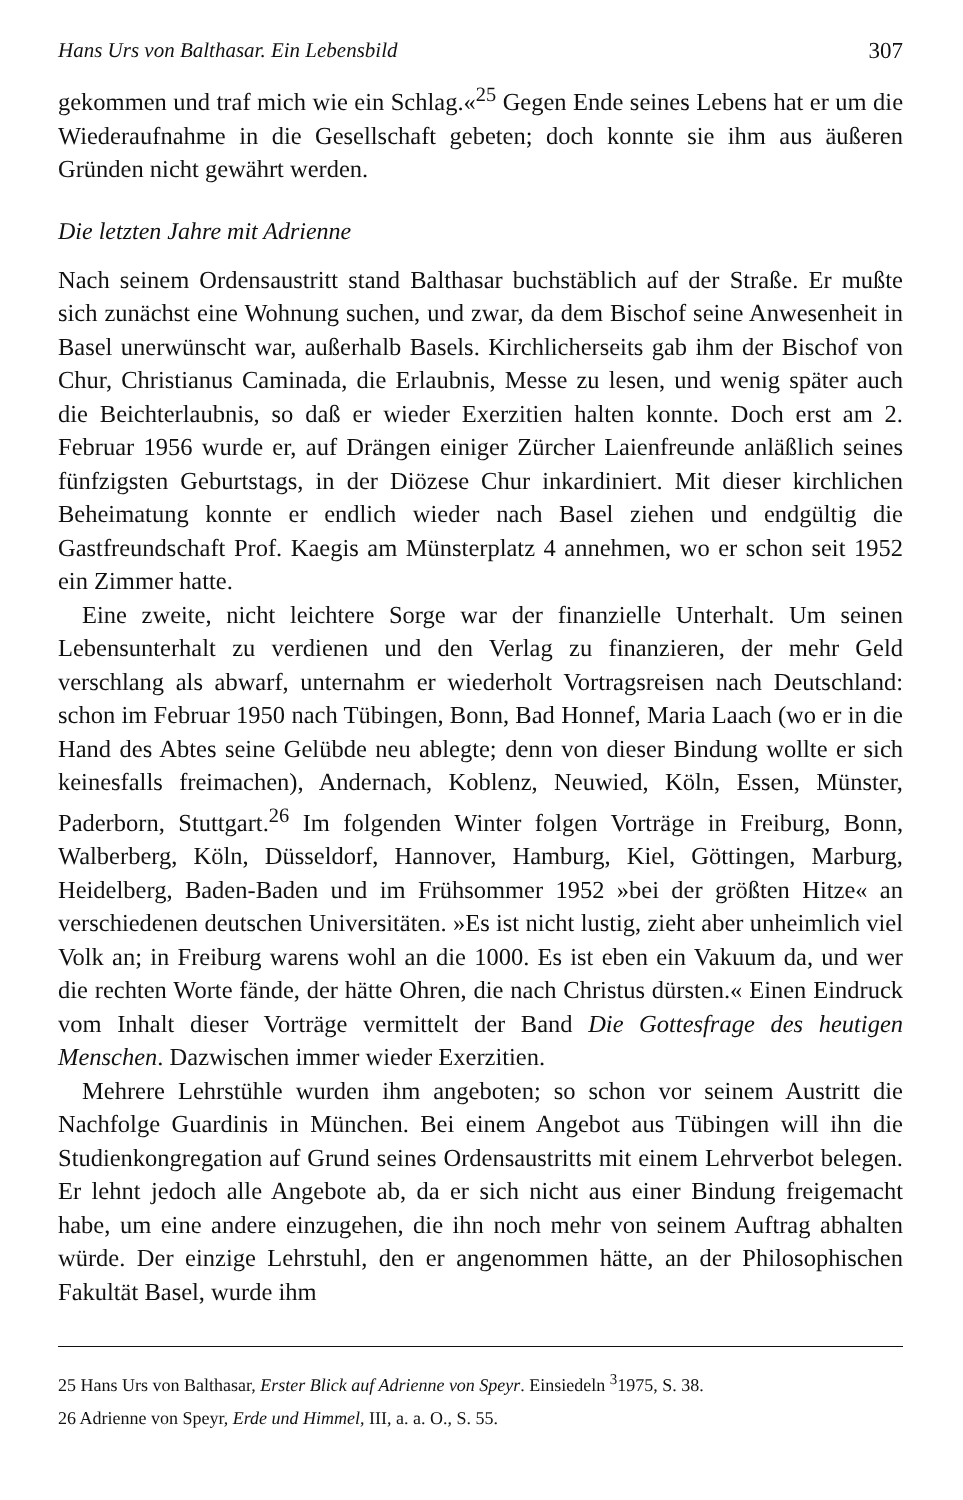Hans Urs von Balthasar. Ein Lebensbild 307
gekommen und traf mich wie ein Schlag.«<sup>25</sup> Gegen Ende seines Lebens hat er um die Wiederaufnahme in die Gesellschaft gebeten; doch konnte sie ihm aus äußeren Gründen nicht gewährt werden.
Die letzten Jahre mit Adrienne
Nach seinem Ordensaustritt stand Balthasar buchstäblich auf der Straße. Er mußte sich zunächst eine Wohnung suchen, und zwar, da dem Bischof seine Anwesenheit in Basel unerwünscht war, außerhalb Basels. Kirchlicherseits gab ihm der Bischof von Chur, Christianus Caminada, die Erlaubnis, Messe zu lesen, und wenig später auch die Beichterlaubnis, so daß er wieder Exerzitien halten konnte. Doch erst am 2. Februar 1956 wurde er, auf Drängen einiger Zürcher Laienfreunde anläßlich seines fünfzigsten Geburtstags, in der Diözese Chur inkardiniert. Mit dieser kirchlichen Beheimatung konnte er endlich wieder nach Basel ziehen und endgültig die Gastfreundschaft Prof. Kaegis am Münsterplatz 4 annehmen, wo er schon seit 1952 ein Zimmer hatte.
Eine zweite, nicht leichtere Sorge war der finanzielle Unterhalt. Um seinen Lebensunterhalt zu verdienen und den Verlag zu finanzieren, der mehr Geld verschlang als abwarf, unternahm er wiederholt Vortragsreisen nach Deutschland: schon im Februar 1950 nach Tübingen, Bonn, Bad Honnef, Maria Laach (wo er in die Hand des Abtes seine Gelübde neu ablegte; denn von dieser Bindung wollte er sich keinesfalls freimachen), Andernach, Koblenz, Neuwied, Köln, Essen, Münster, Paderborn, Stuttgart.<sup>26</sup> Im folgenden Winter folgen Vorträge in Freiburg, Bonn, Walberberg, Köln, Düsseldorf, Hannover, Hamburg, Kiel, Göttingen, Marburg, Heidelberg, Baden-Baden und im Frühsommer 1952 »bei der größten Hitze« an verschiedenen deutschen Universitäten. »Es ist nicht lustig, zieht aber unheimlich viel Volk an; in Freiburg warens wohl an die 1000. Es ist eben ein Vakuum da, und wer die rechten Worte fände, der hätte Ohren, die nach Christus dürsten.« Einen Eindruck vom Inhalt dieser Vorträge vermittelt der Band Die Gottesfrage des heutigen Menschen. Dazwischen immer wieder Exerzitien.
Mehrere Lehrstühle wurden ihm angeboten; so schon vor seinem Austritt die Nachfolge Guardinis in München. Bei einem Angebot aus Tübingen will ihn die Studienkongregation auf Grund seines Ordensaustritts mit einem Lehrverbot belegen. Er lehnt jedoch alle Angebote ab, da er sich nicht aus einer Bindung freigemacht habe, um eine andere einzugehen, die ihn noch mehr von seinem Auftrag abhalten würde. Der einzige Lehrstuhl, den er angenommen hätte, an der Philosophischen Fakultät Basel, wurde ihm
25 Hans Urs von Balthasar, Erster Blick auf Adrienne von Speyr. Einsiedeln <sup>3</sup>1975, S. 38.
26 Adrienne von Speyr, Erde und Himmel, III, a. a. O., S. 55.